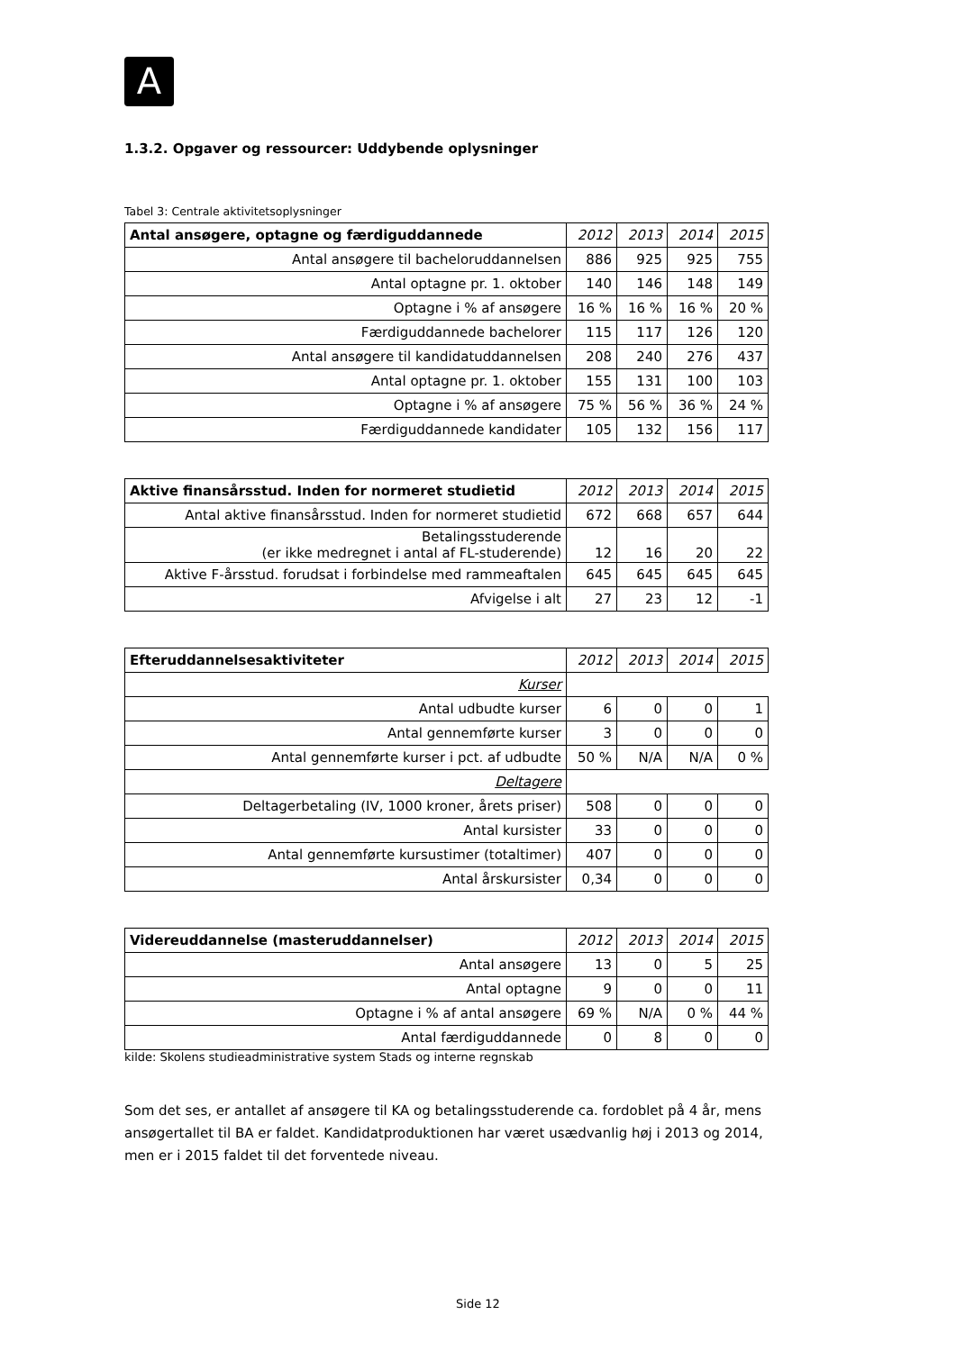A
1.3.2. Opgaver og ressourcer: Uddybende oplysninger
Tabel 3: Centrale aktivitetsoplysninger
| Antal ansøgere, optagne og færdiguddannede | 2012 | 2013 | 2014 | 2015 |
| --- | --- | --- | --- | --- |
| Antal ansøgere til bacheloruddannelsen | 886 | 925 | 925 | 755 |
| Antal optagne pr. 1. oktober | 140 | 146 | 148 | 149 |
| Optagne i % af ansøgere | 16 % | 16 % | 16 % | 20 % |
| Færdiguddannede bachelorer | 115 | 117 | 126 | 120 |
| Antal ansøgere til kandidatuddannelsen | 208 | 240 | 276 | 437 |
| Antal optagne pr. 1. oktober | 155 | 131 | 100 | 103 |
| Optagne i % af ansøgere | 75 % | 56 % | 36 % | 24 % |
| Færdiguddannede kandidater | 105 | 132 | 156 | 117 |
| Aktive finansårsstud. Inden for normeret studietid | 2012 | 2013 | 2014 | 2015 |
| --- | --- | --- | --- | --- |
| Antal aktive finansårsstud. Inden for normeret studietid | 672 | 668 | 657 | 644 |
| Betalingsstuderende (er ikke medregnet i antal af FL-studerende) | 12 | 16 | 20 | 22 |
| Aktive F-årsstud. forudsat i forbindelse med rammeaftalen | 645 | 645 | 645 | 645 |
| Afvigelse i alt | 27 | 23 | 12 | -1 |
| Efteruddannelsesaktiviteter | 2012 | 2013 | 2014 | 2015 |
| --- | --- | --- | --- | --- |
| Kurser | | | | |
| Antal udbudte kurser | 6 | 0 | 0 | 1 |
| Antal gennemførte kurser | 3 | 0 | 0 | 0 |
| Antal gennemførte kurser i pct. af udbudte | 50 % | N/A | N/A | 0 % |
| Deltagere | | | | |
| Deltagerbetaling (IV, 1000 kroner, årets priser) | 508 | 0 | 0 | 0 |
| Antal kursister | 33 | 0 | 0 | 0 |
| Antal gennemførte kursustimer (totaltimer) | 407 | 0 | 0 | 0 |
| Antal årskursister | 0,34 | 0 | 0 | 0 |
| Videreuddannelse (masteruddannelser) | 2012 | 2013 | 2014 | 2015 |
| --- | --- | --- | --- | --- |
| Antal ansøgere | 13 | 0 | 5 | 25 |
| Antal optagne | 9 | 0 | 0 | 11 |
| Optagne i % af antal ansøgere | 69 % | N/A | 0 % | 44 % |
| Antal færdiguddannede | 0 | 8 | 0 | 0 |
kilde: Skolens studieadministrative system Stads og interne regnskab
Som det ses, er antallet af ansøgere til KA og betalingsstuderende ca. fordoblet på 4 år, mens ansøgertallet til BA er faldet. Kandidatproduktionen har været usædvanlig høj i 2013 og 2014, men er i 2015 faldet til det forventede niveau.
Side 12